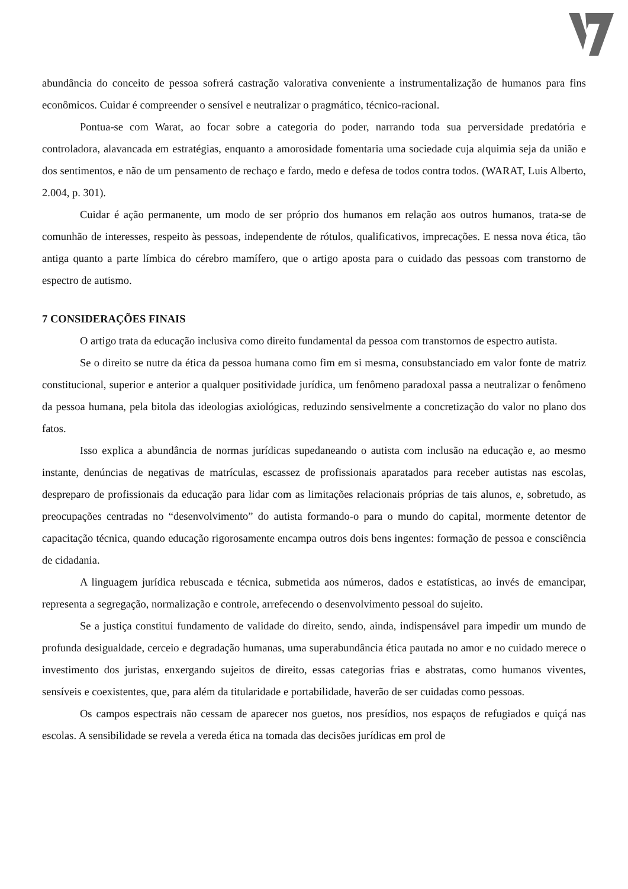abundância do conceito de pessoa sofrerá castração valorativa conveniente a instrumentalização de humanos para fins econômicos. Cuidar é compreender o sensível e neutralizar o pragmático, técnico-racional.
Pontua-se com Warat, ao focar sobre a categoria do poder, narrando toda sua perversidade predatória e controladora, alavancada em estratégias, enquanto a amorosidade fomentaria uma sociedade cuja alquimia seja da união e dos sentimentos, e não de um pensamento de rechaço e fardo, medo e defesa de todos contra todos. (WARAT, Luis Alberto, 2.004, p. 301).
Cuidar é ação permanente, um modo de ser próprio dos humanos em relação aos outros humanos, trata-se de comunhão de interesses, respeito às pessoas, independente de rótulos, qualificativos, imprecações. E nessa nova ética, tão antiga quanto a parte límbica do cérebro mamífero, que o artigo aposta para o cuidado das pessoas com transtorno de espectro de autismo.
7 CONSIDERAÇÕES FINAIS
O artigo trata da educação inclusiva como direito fundamental da pessoa com transtornos de espectro autista.
Se o direito se nutre da ética da pessoa humana como fim em si mesma, consubstanciado em valor fonte de matriz constitucional, superior e anterior a qualquer positividade jurídica, um fenômeno paradoxal passa a neutralizar o fenômeno da pessoa humana, pela bitola das ideologias axiológicas, reduzindo sensivelmente a concretização do valor no plano dos fatos.
Isso explica a abundância de normas jurídicas supedaneando o autista com inclusão na educação e, ao mesmo instante, denúncias de negativas de matrículas, escassez de profissionais aparatados para receber autistas nas escolas, despreparo de profissionais da educação para lidar com as limitações relacionais próprias de tais alunos, e, sobretudo, as preocupações centradas no “desenvolvimento” do autista formando-o para o mundo do capital, mormente detentor de capacitação técnica, quando educação rigorosamente encampa outros dois bens ingentes: formação de pessoa e consciência de cidadania.
A linguagem jurídica rebuscada e técnica, submetida aos números, dados e estatísticas, ao invés de emancipar, representa a segregação, normalização e controle, arrefecendo o desenvolvimento pessoal do sujeito.
Se a justiça constitui fundamento de validade do direito, sendo, ainda, indispensável para impedir um mundo de profunda desigualdade, cerceio e degradação humanas, uma superabundância ética pautada no amor e no cuidado merece o investimento dos juristas, enxergando sujeitos de direito, essas categorias frias e abstratas, como humanos viventes, sensíveis e coexistentes, que, para além da titularidade e portabilidade, haverão de ser cuidadas como pessoas.
Os campos espectrais não cessam de aparecer nos guetos, nos presídios, nos espaços de refugiados e quiçá nas escolas. A sensibilidade se revela a vereda ética na tomada das decisões jurídicas em prol de